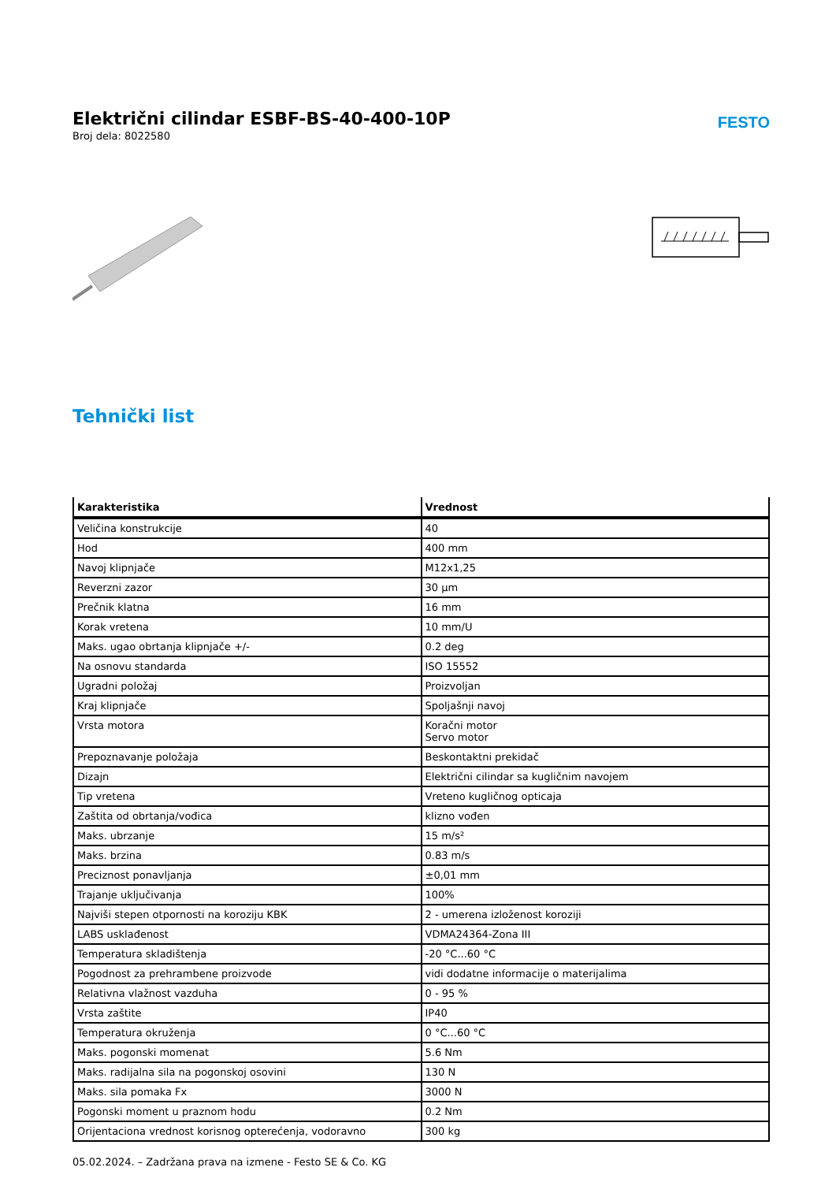Električni cilindar ESBF-BS-40-400-10P
Broj dela: 8022580
FESTO
Tehnički list
| Karakteristika | Vrednost |
| --- | --- |
| Veličina konstrukcije | 40 |
| Hod | 400 mm |
| Navoj klipnjače | M12x1,25 |
| Reverzni zazor | 30 µm |
| Prečnik klatna | 16 mm |
| Korak vretena | 10 mm/U |
| Maks. ugao obrtanja klipnjače +/- | 0.2 deg |
| Na osnovu standarda | ISO 15552 |
| Ugradni položaj | Proizvoljan |
| Kraj klipnjače | Spoljašnji navoj |
| Vrsta motora | Koračni motor Servo motor |
| Prepoznavanje položaja | Beskontaktni prekidač |
| Dizajn | Električni cilindar sa kugličnim navojem |
| Tip vretena | Vreteno kugličnog opticaja |
| Zaštita od obrtanja/vođica | klizno vođen |
| Maks. ubrzanje | 15 m/s² |
| Maks. brzina | 0.83 m/s |
| Preciznost ponavljanja | ±0,01 mm |
| Trajanje uključivanja | 100% |
| Najviši stepen otpornosti na koroziju KBK | 2 - umerena izloženost koroziji |
| LABS usklađenost | VDMA24364-Zona III |
| Temperatura skladištenja | -20 °C...60 °C |
| Pogodnost za prehrambene proizvode | vidi dodatne informacije o materijalima |
| Relativna vlažnost vazduha | 0 - 95 % |
| Vrsta zaštite | IP40 |
| Temperatura okruženja | 0 °C...60 °C |
| Maks. pogonski momenat | 5.6 Nm |
| Maks. radijalna sila na pogonskoj osovini | 130 N |
| Maks. sila pomaka Fx | 3000 N |
| Pogonski moment u praznom hodu | 0.2 Nm |
| Orijentaciona vrednost korisnog opterećenja, vodoravno | 300 kg |
05.02.2024. – Zadržana prava na izmene - Festo SE & Co. KG